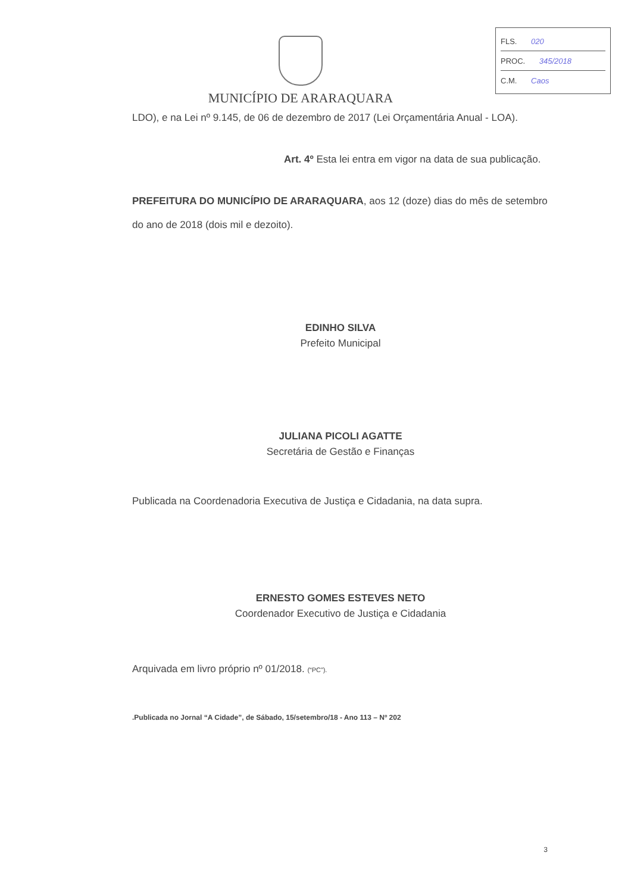FLS. 020
PROC. 345/2018
C.M. Caos
MUNICÍPIO DE ARARAQUARA
LDO), e na Lei nº 9.145, de 06 de dezembro de 2017 (Lei Orçamentária Anual - LOA).
Art. 4º Esta lei entra em vigor na data de sua publicação.
PREFEITURA DO MUNICÍPIO DE ARARAQUARA, aos 12 (doze) dias do mês de setembro do ano de 2018 (dois mil e dezoito).
EDINHO SILVA
Prefeito Municipal
JULIANA PICOLI AGATTE
Secretária de Gestão e Finanças
Publicada na Coordenadoria Executiva de Justiça e Cidadania, na data supra.
ERNESTO GOMES ESTEVES NETO
Coordenador Executivo de Justiça e Cidadania
Arquivada em livro próprio nº 01/2018. (“PC”).
.Publicada no Jornal “A Cidade”, de Sábado, 15/setembro/18 - Ano 113 – Nº 202
3